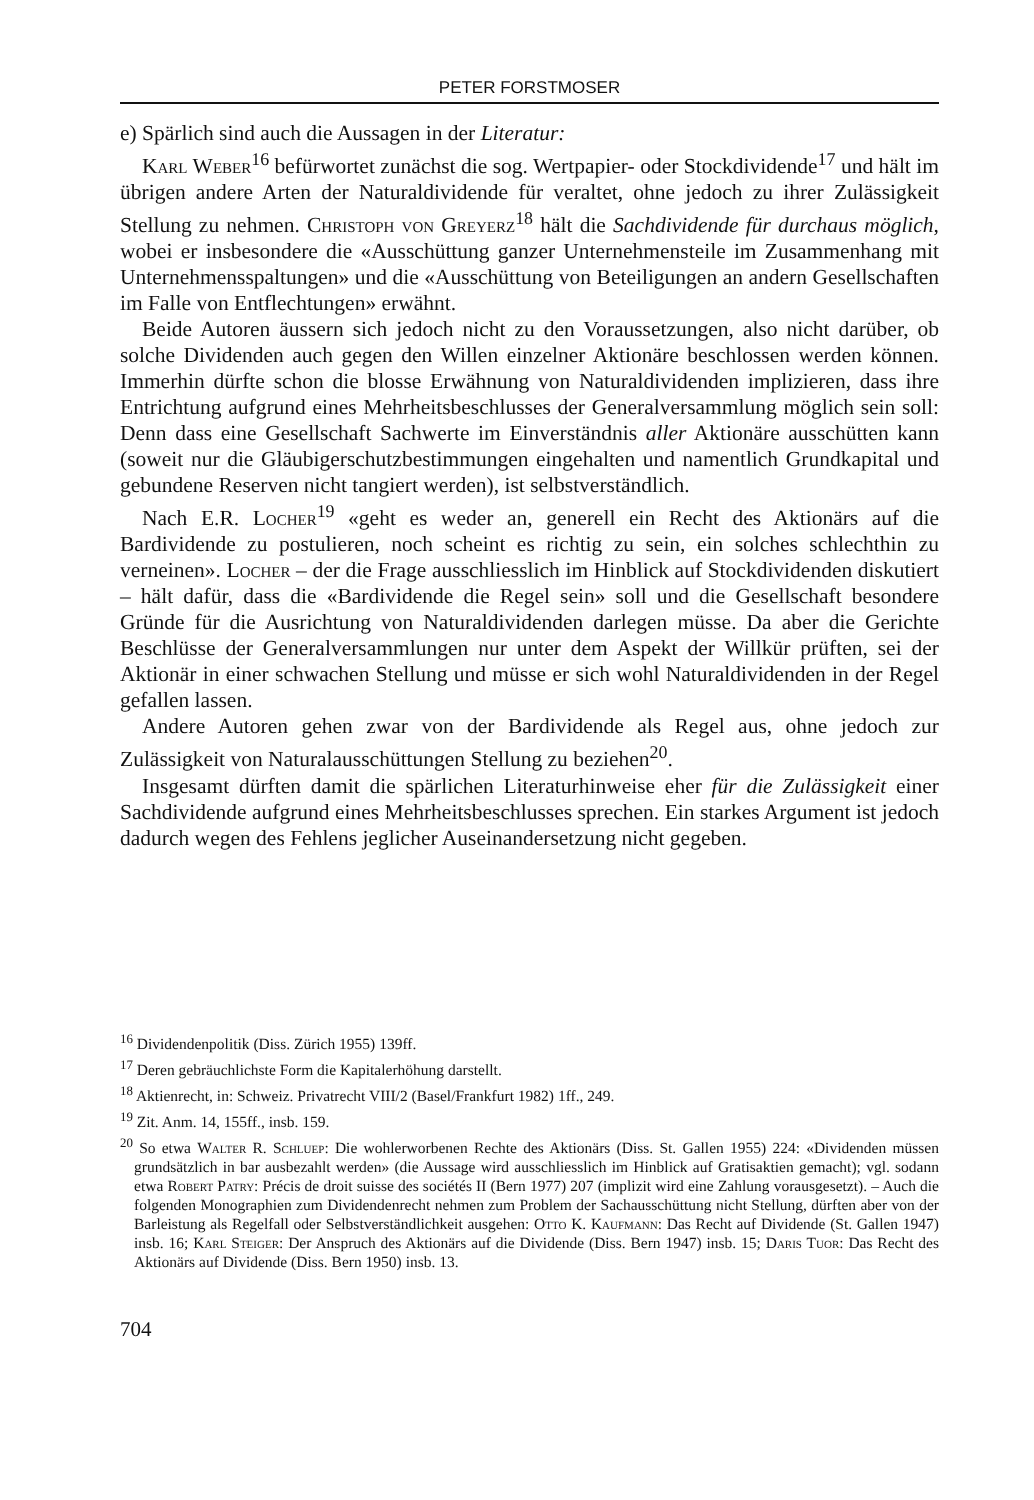PETER FORSTMOSER
e) Spärlich sind auch die Aussagen in der Literatur:
Karl Weber<sup>16</sup> befürwortet zunächst die sog. Wertpapier- oder Stockdividende<sup>17</sup> und hält im übrigen andere Arten der Naturaldividende für veraltet, ohne jedoch zu ihrer Zulässigkeit Stellung zu nehmen. Christoph von Greyerz<sup>18</sup> hält die Sachdividende für durchaus möglich, wobei er insbesondere die «Ausschüttung ganzer Unternehmensteile im Zusammenhang mit Unternehmensspaltungen» und die «Ausschüttung von Beteiligungen an andern Gesellschaften im Falle von Entflechtungen» erwähnt.
Beide Autoren äussern sich jedoch nicht zu den Voraussetzungen, also nicht darüber, ob solche Dividenden auch gegen den Willen einzelner Aktionäre beschlossen werden können. Immerhin dürfte schon die blosse Erwähnung von Naturaldividenden implizieren, dass ihre Entrichtung aufgrund eines Mehrheitsbeschlusses der Generalversammlung möglich sein soll: Denn dass eine Gesellschaft Sachwerte im Einverständnis aller Aktionäre ausschütten kann (soweit nur die Gläubigerschutzbestimmungen eingehalten und namentlich Grundkapital und gebundene Reserven nicht tangiert werden), ist selbstverständlich.
Nach E.R. Locher<sup>19</sup> «geht es weder an, generell ein Recht des Aktionärs auf die Bardividende zu postulieren, noch scheint es richtig zu sein, ein solches schlechthin zu verneinen». Locher – der die Frage ausschliesslich im Hinblick auf Stockdividenden diskutiert – hält dafür, dass die «Bardividende die Regel sein» soll und die Gesellschaft besondere Gründe für die Ausrichtung von Naturaldividenden darlegen müsse. Da aber die Gerichte Beschlüsse der Generalversammlungen nur unter dem Aspekt der Willkür prüften, sei der Aktionär in einer schwachen Stellung und müsse er sich wohl Naturaldividenden in der Regel gefallen lassen.
Andere Autoren gehen zwar von der Bardividende als Regel aus, ohne jedoch zur Zulässigkeit von Naturalausschüttungen Stellung zu beziehen<sup>20</sup>.
Insgesamt dürften damit die spärlichen Literaturhinweise eher für die Zulässigkeit einer Sachdividende aufgrund eines Mehrheitsbeschlusses sprechen. Ein starkes Argument ist jedoch dadurch wegen des Fehlens jeglicher Auseinandersetzung nicht gegeben.
<sup>16</sup> Dividendenpolitik (Diss. Zürich 1955) 139ff.
<sup>17</sup> Deren gebräuchlichste Form die Kapitalerhöhung darstellt.
<sup>18</sup> Aktienrecht, in: Schweiz. Privatrecht VIII/2 (Basel/Frankfurt 1982) 1ff., 249.
<sup>19</sup> Zit. Anm. 14, 155ff., insb. 159.
<sup>20</sup> So etwa Walter R. Schluep: Die wohlerworbenen Rechte des Aktionärs (Diss. St. Gallen 1955) 224: «Dividenden müssen grundsätzlich in bar ausbezahlt werden» (die Aussage wird ausschliesslich im Hinblick auf Gratisaktien gemacht); vgl. sodann etwa Robert Patry: Précis de droit suisse des sociétés II (Bern 1977) 207 (implizit wird eine Zahlung vorausgesetzt). – Auch die folgenden Monographien zum Dividendenrecht nehmen zum Problem der Sachausschüttung nicht Stellung, dürften aber von der Barleistung als Regelfall oder Selbstverständlichkeit ausgehen: Otto K. Kaufmann: Das Recht auf Dividende (St. Gallen 1947) insb. 16; Karl Steiger: Der Anspruch des Aktionärs auf die Dividende (Diss. Bern 1947) insb. 15; Daris Tuor: Das Recht des Aktionärs auf Dividende (Diss. Bern 1950) insb. 13.
704